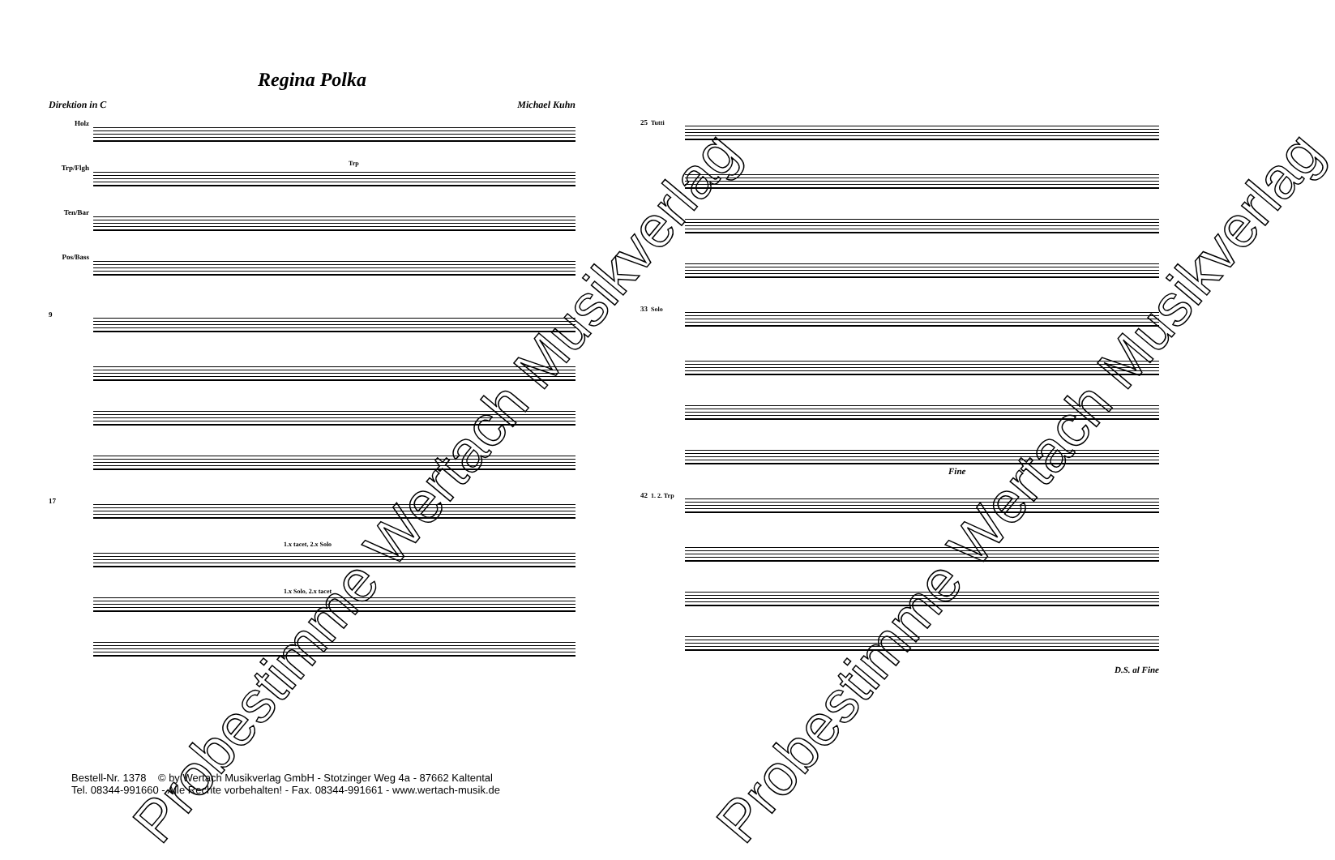Regina Polka
Direktion in C Michael Kuhn
Holz
Trp/Flgh
Ten/Bar
Pos/Bass
Trp
9
17
1.x tacet, 2.x Solo
1.x Solo, 2.x tacet
25 Tutti
33 Solo
Fine
42 1. 2. Trp
D.S. al Fine
Bestell-Nr. 1378 © by Wertach Musikverlag GmbH - Stotzinger Weg 4a - 87662 Kaltental
Tel. 08344-991660 - Alle Rechte vorbehalten! - Fax. 08344-991661 - www.wertach-musik.de
Probestimme Wertach Musikverlag Probestimme Wertach Musikverlag